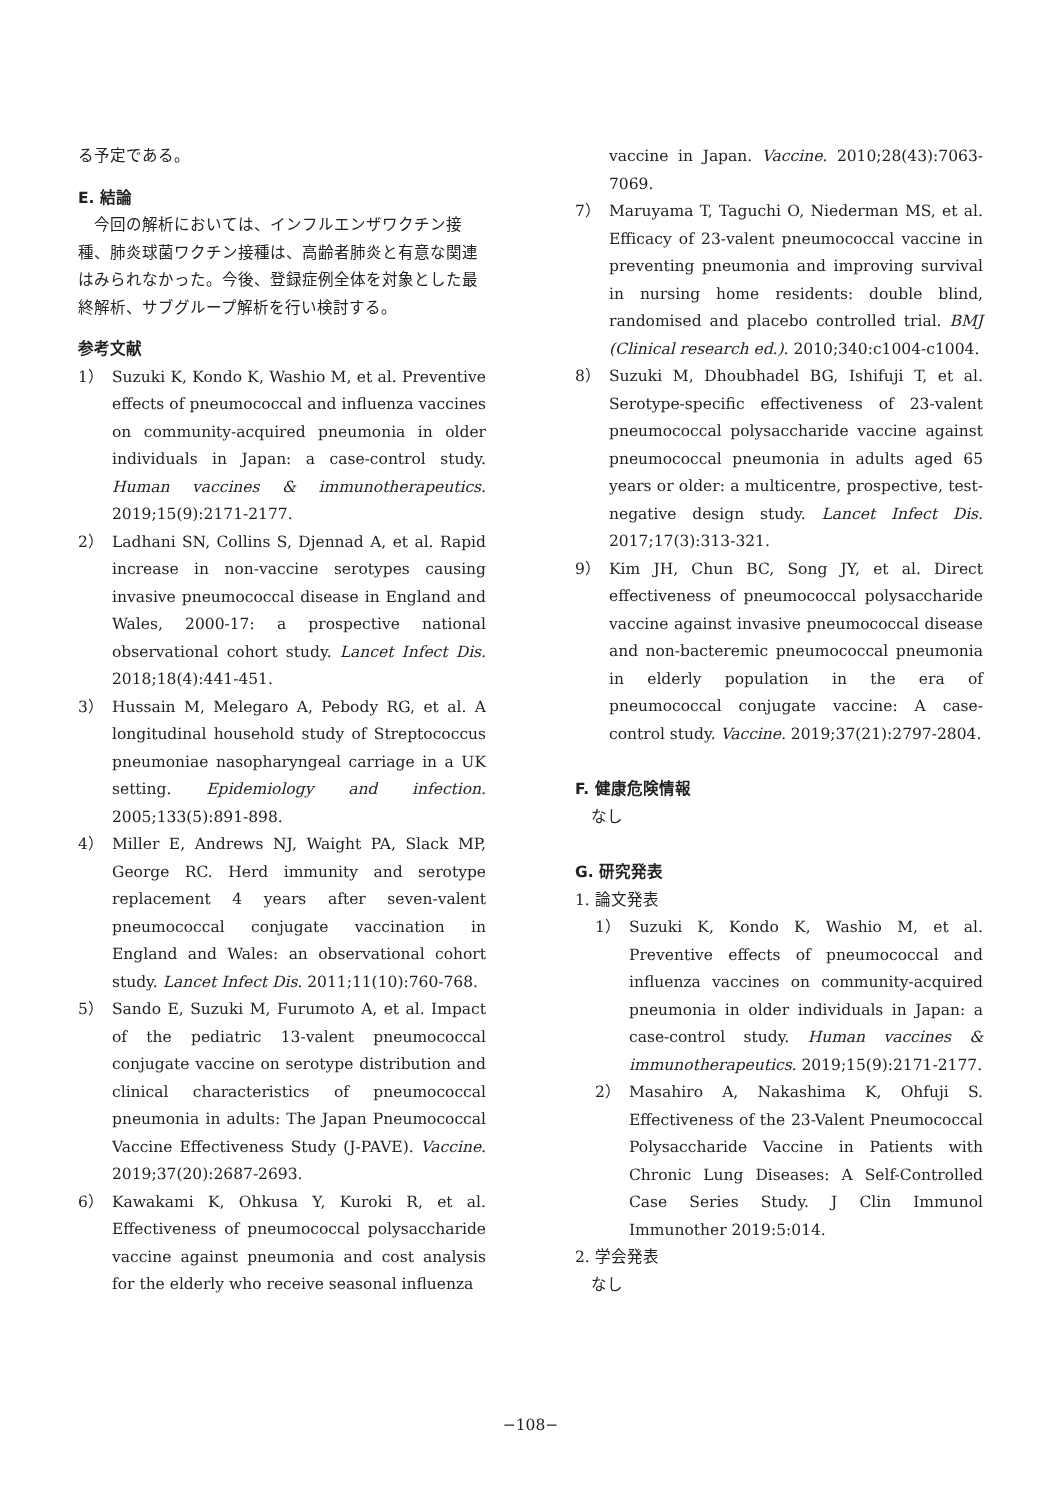る予定である。
E. 結論
　今回の解析においては、インフルエンザワクチン接種、肺炎球菌ワクチン接種は、高齢者肺炎と有意な関連はみられなかった。今後、登録症例全体を対象とした最終解析、サブグループ解析を行い検討する。
参考文献
1） Suzuki K, Kondo K, Washio M, et al. Preventive effects of pneumococcal and influenza vaccines on community-acquired pneumonia in older individuals in Japan: a case-control study. Human vaccines & immunotherapeutics. 2019;15(9):2171-2177.
2） Ladhani SN, Collins S, Djennad A, et al. Rapid increase in non-vaccine serotypes causing invasive pneumococcal disease in England and Wales, 2000-17: a prospective national observational cohort study. Lancet Infect Dis. 2018;18(4):441-451.
3） Hussain M, Melegaro A, Pebody RG, et al. A longitudinal household study of Streptococcus pneumoniae nasopharyngeal carriage in a UK setting. Epidemiology and infection. 2005;133(5):891-898.
4） Miller E, Andrews NJ, Waight PA, Slack MP, George RC. Herd immunity and serotype replacement 4 years after seven-valent pneumococcal conjugate vaccination in England and Wales: an observational cohort study. Lancet Infect Dis. 2011;11(10):760-768.
5） Sando E, Suzuki M, Furumoto A, et al. Impact of the pediatric 13-valent pneumococcal conjugate vaccine on serotype distribution and clinical characteristics of pneumococcal pneumonia in adults: The Japan Pneumococcal Vaccine Effectiveness Study (J-PAVE). Vaccine. 2019;37(20):2687-2693.
6） Kawakami K, Ohkusa Y, Kuroki R, et al. Effectiveness of pneumococcal polysaccharide vaccine against pneumonia and cost analysis for the elderly who receive seasonal influenza
vaccine in Japan. Vaccine. 2010;28(43):7063-7069.
7） Maruyama T, Taguchi O, Niederman MS, et al. Efficacy of 23-valent pneumococcal vaccine in preventing pneumonia and improving survival in nursing home residents: double blind, randomised and placebo controlled trial. BMJ (Clinical research ed.). 2010;340:c1004-c1004.
8） Suzuki M, Dhoubhadel BG, Ishifuji T, et al. Serotype-specific effectiveness of 23-valent pneumococcal polysaccharide vaccine against pneumococcal pneumonia in adults aged 65 years or older: a multicentre, prospective, test-negative design study. Lancet Infect Dis. 2017;17(3):313-321.
9） Kim JH, Chun BC, Song JY, et al. Direct effectiveness of pneumococcal polysaccharide vaccine against invasive pneumococcal disease and non-bacteremic pneumococcal pneumonia in elderly population in the era of pneumococcal conjugate vaccine: A case-control study. Vaccine. 2019;37(21):2797-2804.
F. 健康危険情報
　なし
G. 研究発表
1. 論文発表
1） Suzuki K, Kondo K, Washio M, et al. Preventive effects of pneumococcal and influenza vaccines on community-acquired pneumonia in older individuals in Japan: a case-control study. Human vaccines & immunotherapeutics. 2019;15(9):2171-2177.
2） Masahiro A, Nakashima K, Ohfuji S. Effectiveness of the 23-Valent Pneumococcal Polysaccharide Vaccine in Patients with Chronic Lung Diseases: A Self-Controlled Case Series Study. J Clin Immunol Immunother 2019:5:014.
2. 学会発表
　なし
−108−